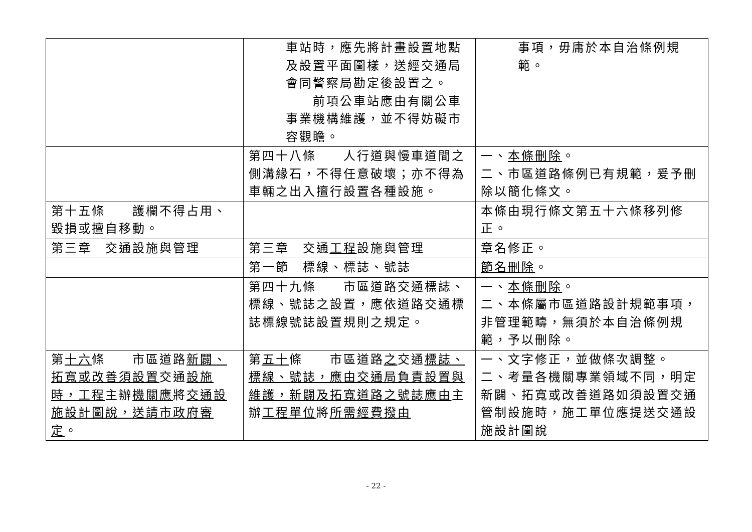| | 車站時，應先將計畫設置地點及設置平面圖樣，送經交通局會同警察局勘定後設置之。 前項公車站應由有關公車事業機構維護，並不得妨礙市容觀瞻。 | 事項，毋庸於本自治條例規範。 |
| | 第四十八條 人行道與慢車道間之側溝緣石，不得任意破壞；亦不得為車輛之出入擅行設置各種設施。 | 一、 本條刪除 。 二、市區道路條例已有規範，爰予刪除以簡化條文。 |
| 第十五條 護欄不得占用、毀損或擅自移動。 | | 本條由現行條文第五十六條移列修正。 |
| 第三章 交通設施與管理 | 第三章 交通 工程 設施與管理 | 章名修正。 |
| | 第一節 標線、標誌、號誌 | 節名刪除 。 |
| | 第四十九條 市區道路交通標誌、標線、號誌之設置，應依道路交通標誌標線號誌設置規則之規定。 | 一、 本條刪除 。 二、本條屬市區道路設計規範事項，非管理範疇，無須於本自治條例規範，予以刪除。 |
| 第 十六 條 市區道路 新闢、拓寬或改善須設置 交通 設施時，工程 主辦 機關應 將 交通設施設計圖說，送請市政府審定 。 | 第 五十 條 市區道路 之 交通 標誌、標線、號誌，應由交通局負責設置與維護，新闢及拓寬道路之號誌應由 主辦 工程單位 將 所需經費撥由 | 一、文字修正，並做條次調整。 二、考量各機關專業領域不同，明定新闢、拓寬或改善道路如須設置交通管制設施時，施工單位應提送交通設施設計圖說 |
- 22 -